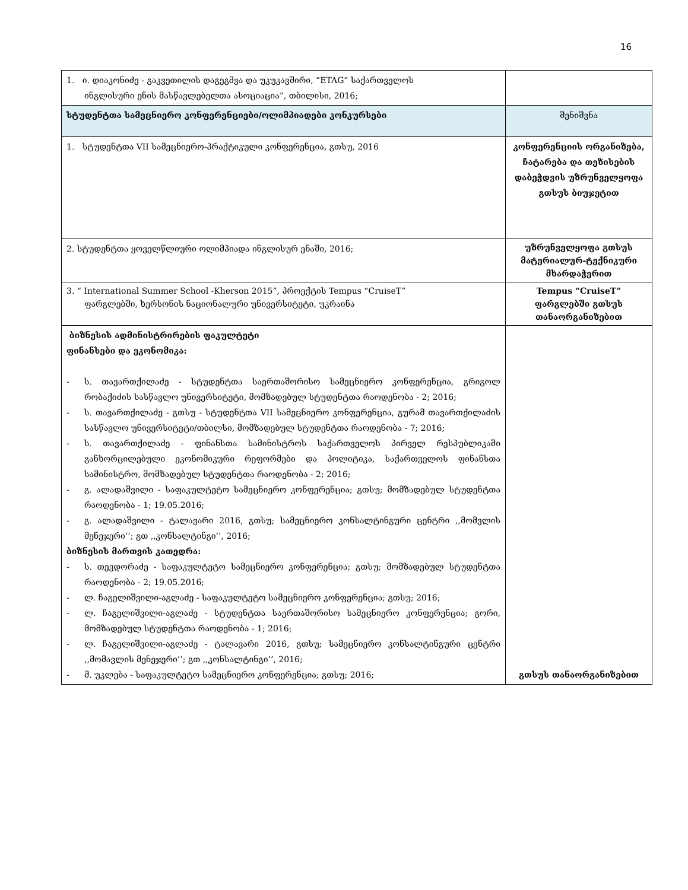16
| 1. ი. დიაკონიძე - გაკვეთილის დაგეგმვა და უკუკავშირი, “ETAG” საქართველოს ინგლისური ენის მასწავლებელთა ასოციაცია”, თბილისი, 2016; | |
| სტუდენტთა სამეცნიერო კონფერენციები/ოლიმპიადები კონკურსები | შენიშვნა |
| 1. სტუდენტთა VII სამეცნიერო-პრაქტიკული კონფერენცია, გთსუ, 2016 | კონფერენციის ორგანიზება, ჩატარება და თეზისების დაბეჭდვის უზრუნველყოფა გთსუს ბიუჯეტით |
| 2. სტუდენტთა ყოველწლიური ოლიმპიადა ინგლისურ ენაში, 2016; | უზრუნველყოფა გთსუს მატერიალურ-ტექნიკური მხარდაჭერით |
| 3. “ International Summer School -Kherson 2015”, პროექტის Tempus “CruiseT” ფარგლებში, ხერსონის ნაციონალური უნივერსიტეტი, უკრაინა | Tempus “CruiseT” ფარგლებში გთსუს თანაორგანიზებით |
| ბიზნესის ადმინისტრირების ფაკულტეტი ფინანსები და ეკონომიკა: - ს. თავართქილაძე - სტუდენტთა საერთაშორისო სამეცნიერო კონფერენცია, გრიგოლ რობაქიძის სასწავლო უნივერსიტეტი, მომზადებულ სტუდენტთა რაოდენობა - 2; 2016; - ს. თავართქილაძე - გთსუ - სტუდენტთა VII სამეცნიერო კონფერენცია, გურამ თავართქილაძის სასწავლო უნივერსიტეტი/თბილსი, მომზადებულ სტუდენტთა რაოდენობა - 7; 2016; - ს. თავართქილაძე - ფინანსთა სამინისტროს საქართველოს პირველ რესპუბლიკაში განხორცილებული ეკონომიკური რეფორმები და პოლიტიკა, საქართველოს ფინანსთა სამინისტრო, მომზადებულ სტუდენტთა რაოდენობა - 2; 2016; - გ. ალადაშვილი - საფაკულტეტო სამეცნიერო კონფერენცია; გთსუ; მომზადებულ სტუდენტთა რაოდენობა - 1; 19.05.2016; - გ. ალადაშვილი - ტალავარი 2016, გთსუ; სამეცნიერო კონსალტინგური ცენტრი ,,მომვლის მენეჯერი’’; გთ ,,კონსალტინგი’’, 2016; ბიზნესის მართვის კათედრა: - ს. თევდორაძე - საფაკულტეტო სამეცნიერო კონფერენცია; გთსუ; მომზადებულ სტუდენტთა რაოდენობა - 2; 19.05.2016; - ლ. ჩაგელიშვილი-აგლაძე - საფაკულტეტო სამეცნიერო კონფერენცია; გთსუ; 2016; - ლ. ჩაგელიშვილი-აგლაძე - სტუდენტთა საერთაშორისო სამეცნიერო კონფერენცია; გორი, მომზადებულ სტუდენტთა რაოდენობა - 1; 2016; - ლ. ჩაგელიშვილი-აგლაძე - ტალავარი 2016, გთსუ; სამეცნიერო კონსალტინგური ცენტრი ,,მომავლის მენეჯერი’’; გთ ,,კონსალტინგი’’, 2016; - მ. უკლება - საფაკულტეტო სამეცნიერო კონფერენცია; გთსუ; 2016; | გთსუს თანაორგანიზებით |